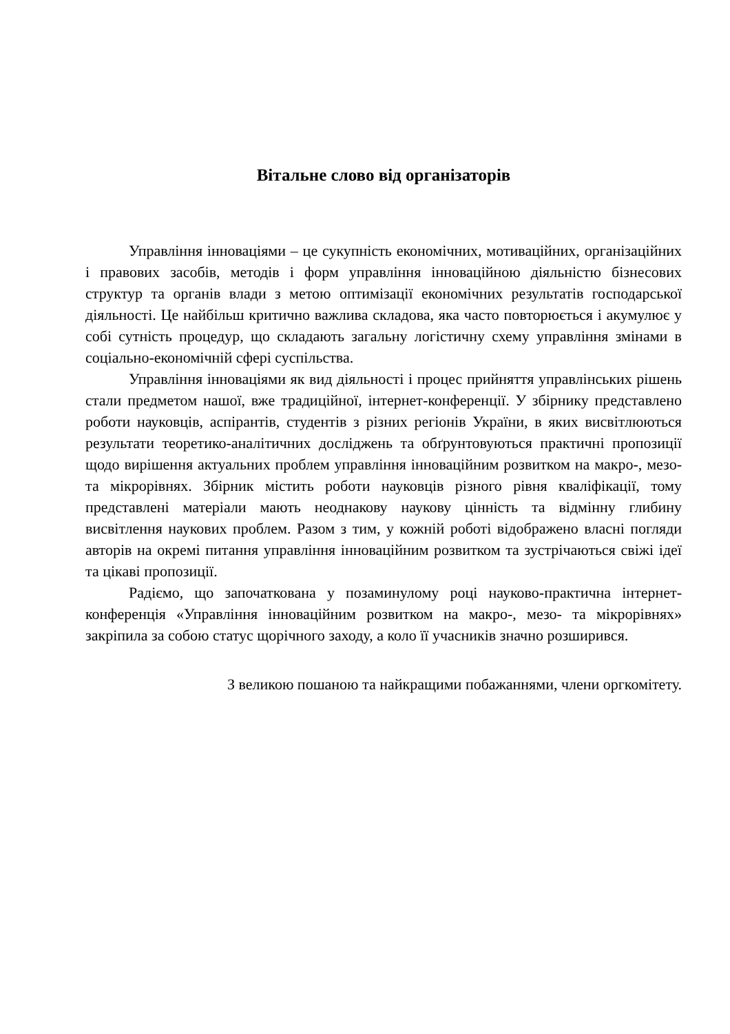Вітальне слово від організаторів
Управління інноваціями – це сукупність економічних, мотиваційних, організаційних і правових засобів, методів і форм управління інноваційною діяльністю бізнесових структур та органів влади з метою оптимізації економічних результатів господарської діяльності. Це найбільш критично важлива складова, яка часто повторюється і акумулює у собі сутність процедур, що складають загальну логістичну схему управління змінами в соціально-економічній сфері суспільства.
Управління інноваціями як вид діяльності і процес прийняття управлінських рішень стали предметом нашої, вже традиційної, інтернет-конференції. У збірнику представлено роботи науковців, аспірантів, студентів з різних регіонів України, в яких висвітлюються результати теоретико-аналітичних досліджень та обґрунтовуються практичні пропозиції щодо вирішення актуальних проблем управління інноваційним розвитком на макро-, мезо- та мікрорівнях. Збірник містить роботи науковців різного рівня кваліфікації, тому представлені матеріали мають неоднакову наукову цінність та відмінну глибину висвітлення наукових проблем. Разом з тим, у кожній роботі відображено власні погляди авторів на окремі питання управління інноваційним розвитком та зустрічаються свіжі ідеї та цікаві пропозиції.
Радіємо, що започаткована у позаминулому році науково-практична інтернет-конференція «Управління інноваційним розвитком на макро-, мезо- та мікрорівнях» закріпила за собою статус щорічного заходу, а коло її учасників значно розширився.
З великою пошаною та найкращими побажаннями, члени оргкомітету.